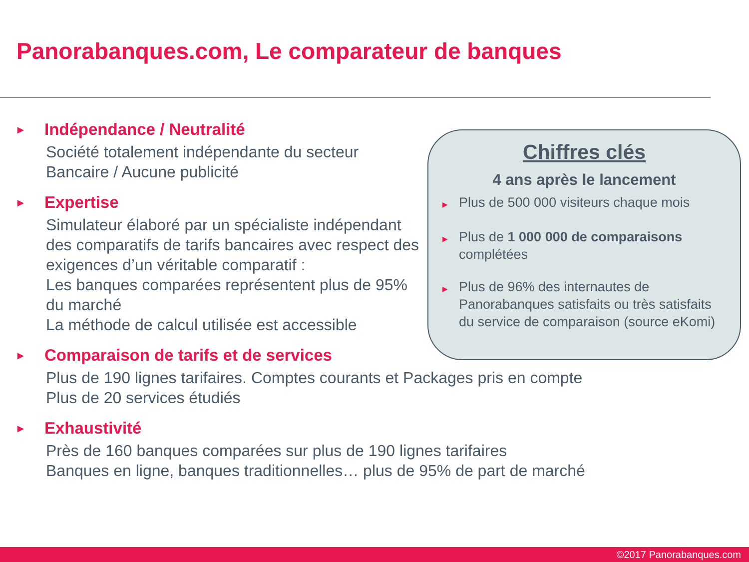Panorabanques.com, Le comparateur de banques
▶ Indépendance / Neutralité
Société totalement indépendante du secteur
Bancaire / Aucune publicité
▶ Expertise
Simulateur élaboré par un spécialiste indépendant des comparatifs de tarifs bancaires avec respect des exigences d’un véritable comparatif :
Les banques comparées représentent plus de 95% du marché
La méthode de calcul utilisée est accessible
▶ Comparaison de tarifs et de services
Plus de 190 lignes tarifaires. Comptes courants et Packages pris en compte
Plus de 20 services étudiés
▶ Exhaustivité
Près de 160 banques comparées sur plus de 190 lignes tarifaires
Banques en ligne, banques traditionnelles… plus de 95% de part de marché
Chiffres clés
4 ans après le lancement
▶
Plus de 500 000 visiteurs chaque mois
▶
Plus de 1 000 000 de comparaisons complétées
▶
Plus de 96% des internautes de Panorabanques satisfaits ou très satisfaits du service de comparaison (source eKomi)
©2017 Panorabanques.com